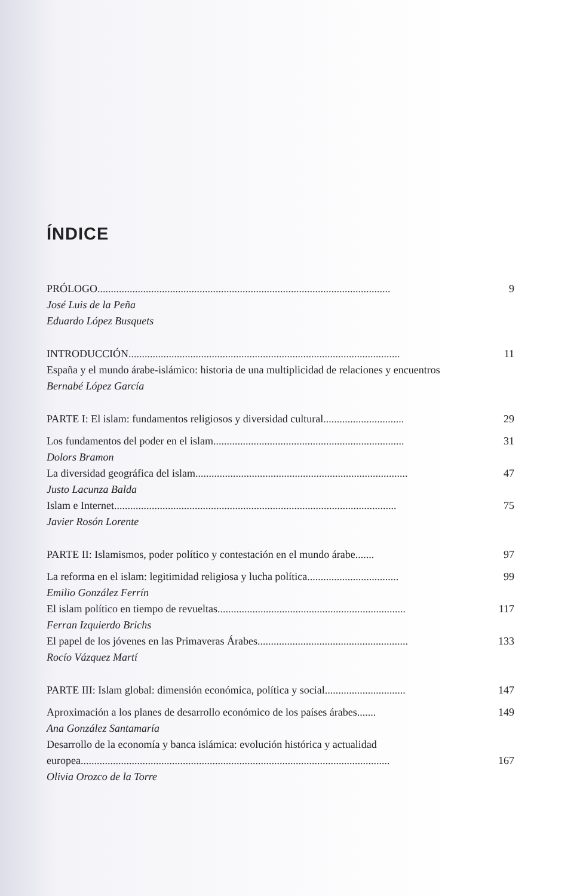ÍNDICE
PRÓLOGO............................................................................................................. 9
José Luis de la Peña
Eduardo López Busquets
INTRODUCCIÓN..................................................................................................... 11
España y el mundo árabe-islámico: historia de una multiplicidad de relaciones y encuentros
Bernabé López García
PARTE I: El islam: fundamentos religiosos y diversidad cultural.............................. 29
Los fundamentos del poder en el islam....................................................................... 31
Dolors Bramon
La diversidad geográfica del islam............................................................................... 47
Justo Lacunza Balda
Islam e Internet......................................................................................................... 75
Javier Rosón Lorente
PARTE II: Islamismos, poder político y contestación en el mundo árabe....... 97
La reforma en el islam: legitimidad religiosa y lucha política.................................. 99
Emilio González Ferrín
El islam político en tiempo de revueltas...................................................................... 117
Ferran Izquierdo Brichs
El papel de los jóvenes en las Primaveras Árabes........................................................ 133
Rocío Vázquez Martí
PARTE III: Islam global: dimensión económica, política y social.............................. 147
Aproximación a los planes de desarrollo económico de los países árabes....... 149
Ana González Santamaría
Desarrollo de la economía y banca islámica: evolución histórica y actualidad
europea................................................................................................................... 167
Olivia Orozco de la Torre